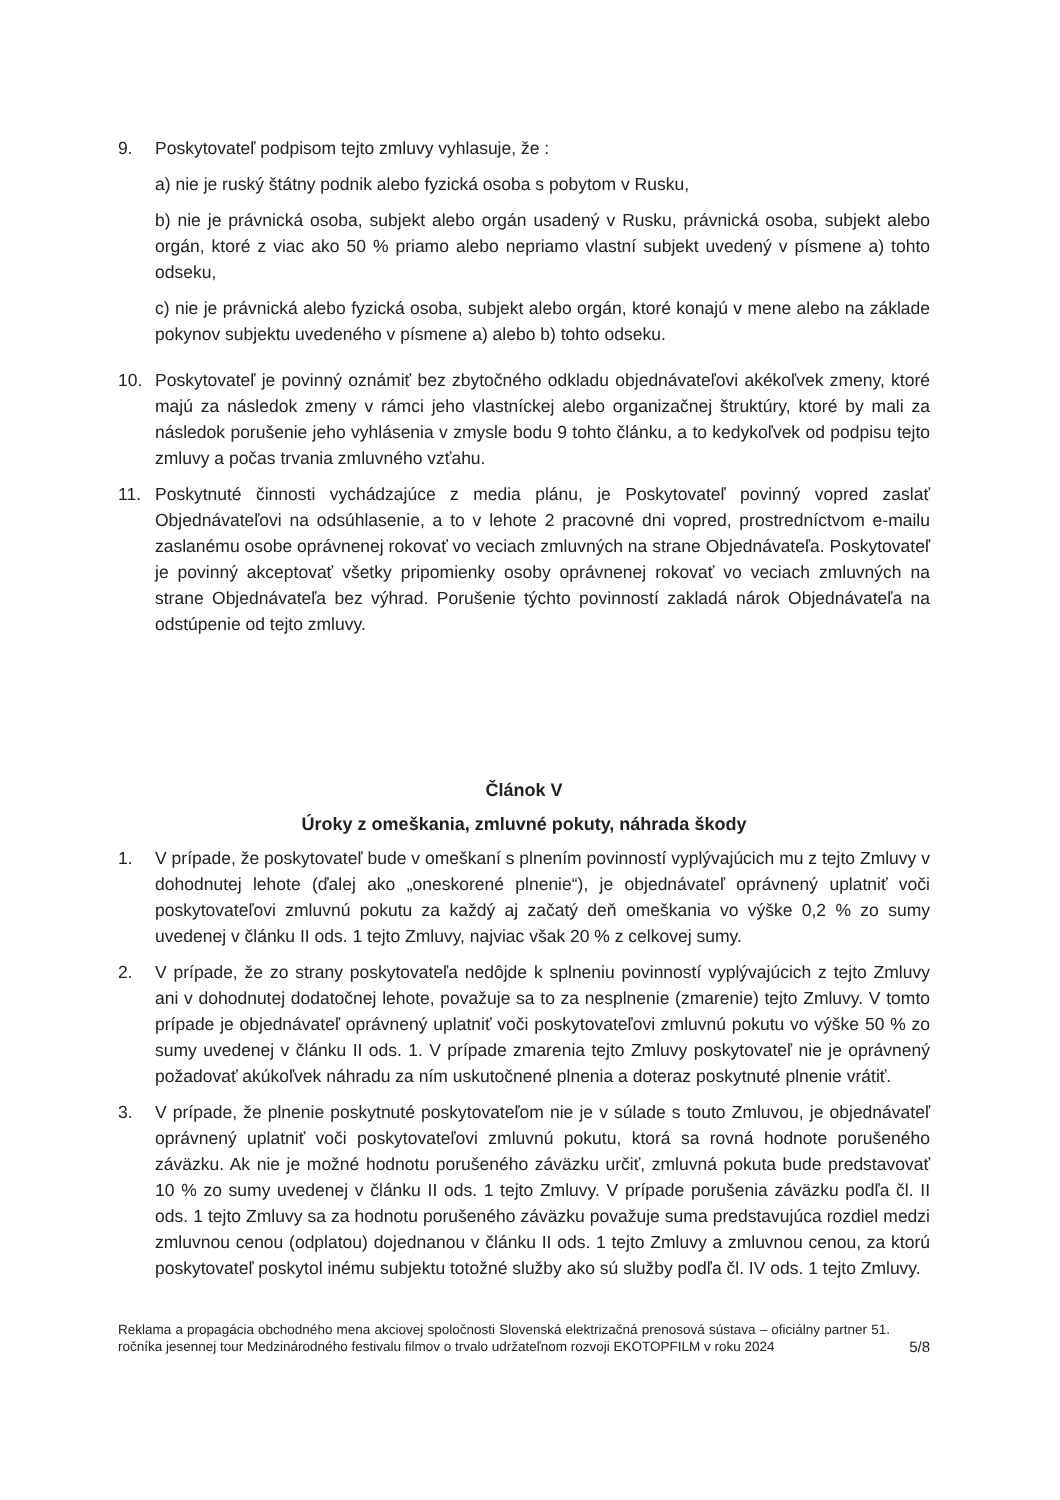9. Poskytovateľ podpisom tejto zmluvy vyhlasuje, že :
a) nie je ruský štátny podnik alebo fyzická osoba s pobytom v Rusku,
b) nie je právnická osoba, subjekt alebo orgán usadený v Rusku, právnická osoba, subjekt alebo orgán, ktoré z viac ako 50 % priamo alebo nepriamo vlastní subjekt uvedený v písmene a) tohto odseku,
c) nie je právnická alebo fyzická osoba, subjekt alebo orgán, ktoré konajú v mene alebo na základe pokynov subjektu uvedeného v písmene a) alebo b) tohto odseku.
10. Poskytovateľ je povinný oznámiť bez zbytočného odkladu objednávateľovi akékoľvek zmeny, ktoré majú za následok zmeny v rámci jeho vlastníckej alebo organizačnej štruktúry, ktoré by mali za následok porušenie jeho vyhlásenia v zmysle bodu 9 tohto článku, a to kedykoľvek od podpisu tejto zmluvy a počas trvania zmluvného vzťahu.
11. Poskytnuté činnosti vychádzajúce z media plánu, je Poskytovateľ povinný vopred zaslať Objednávateľovi na odsúhlasenie, a to v lehote 2 pracovné dni vopred, prostredníctvom e-mailu zaslanému osobe oprávnenej rokovať vo veciach zmluvných na strane Objednávateľa. Poskytovateľ je povinný akceptovať všetky pripomienky osoby oprávnenej rokovať vo veciach zmluvných na strane Objednávateľa bez výhrad. Porušenie týchto povinností zakladá nárok Objednávateľa na odstúpenie od tejto zmluvy.
Článok V
Úroky z omeškania, zmluvné pokuty, náhrada škody
1. V prípade, že poskytovateľ bude v omeškaní s plnením povinností vyplývajúcich mu z tejto Zmluvy v dohodnutej lehote (ďalej ako „oneskorené plnenie“), je objednávateľ oprávnený uplatniť voči poskytovateľovi zmluvnú pokutu za každý aj začatý deň omeškania vo výške 0,2 % zo sumy uvedenej v článku II ods. 1 tejto Zmluvy, najviac však 20 % z celkovej sumy.
2. V prípade, že zo strany poskytovateľa nedôjde k splneniu povinností vyplývajúcich z tejto Zmluvy ani v dohodnutej dodatočnej lehote, považuje sa to za nesplnenie (zmarenie) tejto Zmluvy. V tomto prípade je objednávateľ oprávnený uplatniť voči poskytovateľovi zmluvnú pokutu vo výške 50 % zo sumy uvedenej v článku II ods. 1. V prípade zmarenia tejto Zmluvy poskytovateľ nie je oprávnený požadovať akúkoľvek náhradu za ním uskutočnené plnenia a doteraz poskytnuté plnenie vrátiť.
3. V prípade, že plnenie poskytnuté poskytovateľom nie je v súlade s touto Zmluvou, je objednávateľ oprávnený uplatniť voči poskytovateľovi zmluvnú pokutu, ktorá sa rovná hodnote porušeného záväzku. Ak nie je možné hodnotu porušeného záväzku určiť, zmluvná pokuta bude predstavovať 10 % zo sumy uvedenej v článku II ods. 1 tejto Zmluvy. V prípade porušenia záväzku podľa čl. II ods. 1 tejto Zmluvy sa za hodnotu porušeného záväzku považuje suma predstavujúca rozdiel medzi zmluvnou cenou (odplatou) dojednanou v článku II ods. 1 tejto Zmluvy a zmluvnou cenou, za ktorú poskytovateľ poskytol inému subjektu totožné služby ako sú služby podľa čl. IV ods. 1 tejto Zmluvy.
Reklama a propagácia obchodného mena akciovej spoločnosti Slovenská elektrizačná prenosová sústava – oficiálny partner 51. ročníka jesennej tour Medzinárodného festivalu filmov o trvalo udržateľnom rozvoji EKOTOPFILM v roku 2024
5/8